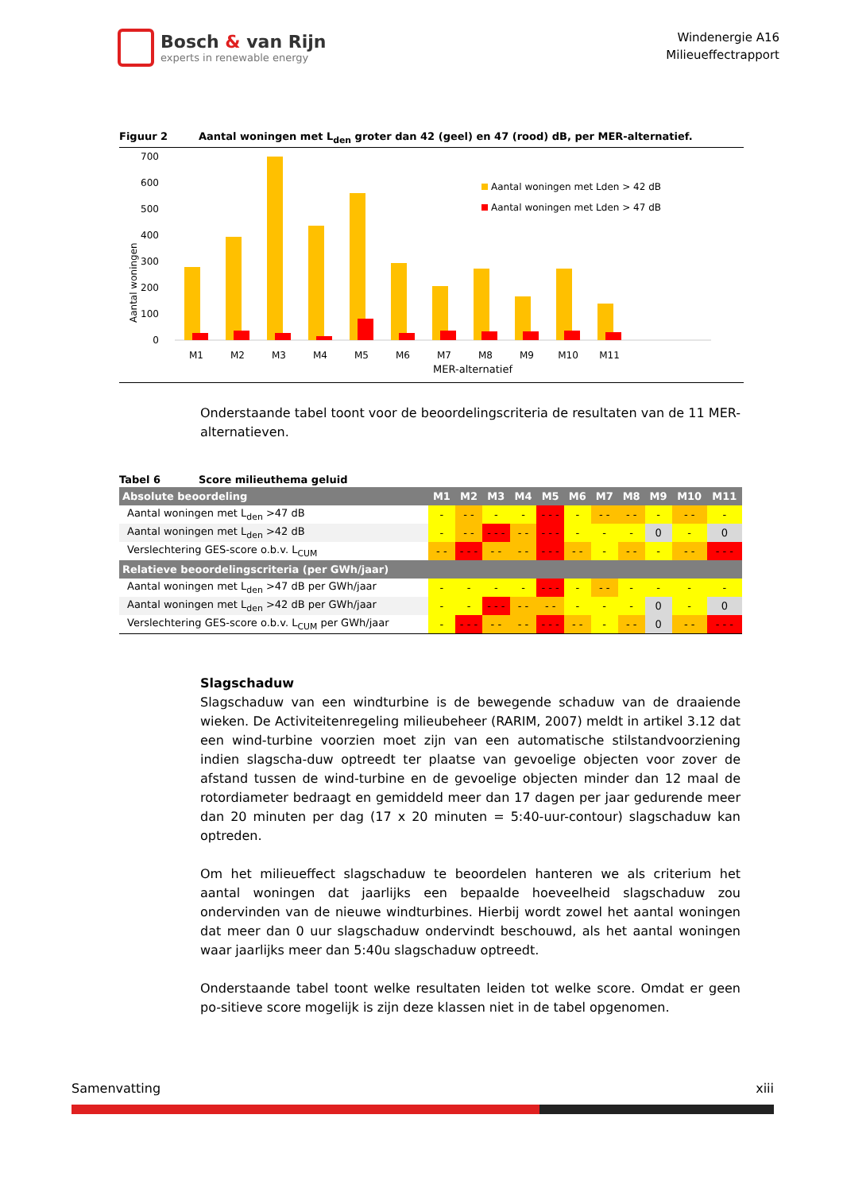Bosch & van Rijn
experts in renewable energy
Windenergie A16
Milieueffectrapport
Figuur 2 Aantal woningen met L<sub>den</sub> groter dan 42 (geel) en 47 (rood) dB, per MER-alternatief.
700
600
500
400
300
200
100
0
Aantal woningen
M1
M2
M3
M4
M5
M6
M7
M8
M9
M10
M11
MER-alternatief
Aantal woningen met Lden > 42 dB
Aantal woningen met Lden > 47 dB
Onderstaande tabel toont voor de beoordelingscriteria de resultaten van de 11 MER-alternatieven.
Tabel 6 Score milieuthema geluid
| Absolute beoordeling | M1 | M2 | M3 | M4 | M5 | M6 | M7 | M8 | M9 | M10 | M11 |
| --- | --- | --- | --- | --- | --- | --- | --- | --- | --- | --- | --- |
| Aantal woningen met L<sub>den</sub> >47 dB | - | - - | - | - | - - - | - | - - | - - | - | - - | - |
| Aantal woningen met L<sub>den</sub> >42 dB | - | - - | - - - | - - | - - - | - | - | - | 0 | - | 0 |
| Verslechtering GES-score o.b.v. L<sub>CUM</sub> | - - | - - - | - - | - - | - - - | - - | - | - - | - | - - | - - - |
| Relatieve beoordelingscriteria (per GWh/jaar) | | | | | | | | | | | |
| Aantal woningen met L<sub>den</sub> >47 dB per GWh/jaar | - | - | - | - | - - - | - | - - | - | - | - | - |
| Aantal woningen met L<sub>den</sub> >42 dB per GWh/jaar | - | - | - - - | - - | - - | - | - | - | 0 | - | 0 |
| Verslechtering GES-score o.b.v. L<sub>CUM</sub> per GWh/jaar | - | - - - | - - | - - | - - - | - - | - | - - | 0 | - - | - - - |
Slagschaduw
Slagschaduw van een windturbine is de bewegende schaduw van de draaiende wieken. De Activiteitenregeling milieubeheer (RARIM, 2007) meldt in artikel 3.12 dat een wind-turbine voorzien moet zijn van een automatische stilstandvoorziening indien slagscha-duw optreedt ter plaatse van gevoelige objecten voor zover de afstand tussen de wind-turbine en de gevoelige objecten minder dan 12 maal de rotordiameter bedraagt en gemiddeld meer dan 17 dagen per jaar gedurende meer dan 20 minuten per dag (17 x 20 minuten = 5:40-uur-contour) slagschaduw kan optreden.
Om het milieueffect slagschaduw te beoordelen hanteren we als criterium het aantal woningen dat jaarlijks een bepaalde hoeveelheid slagschaduw zou ondervinden van de nieuwe windturbines. Hierbij wordt zowel het aantal woningen dat meer dan 0 uur slagschaduw ondervindt beschouwd, als het aantal woningen waar jaarlijks meer dan 5:40u slagschaduw optreedt.
Onderstaande tabel toont welke resultaten leiden tot welke score. Omdat er geen po-sitieve score mogelijk is zijn deze klassen niet in de tabel opgenomen.
Samenvatting xiii